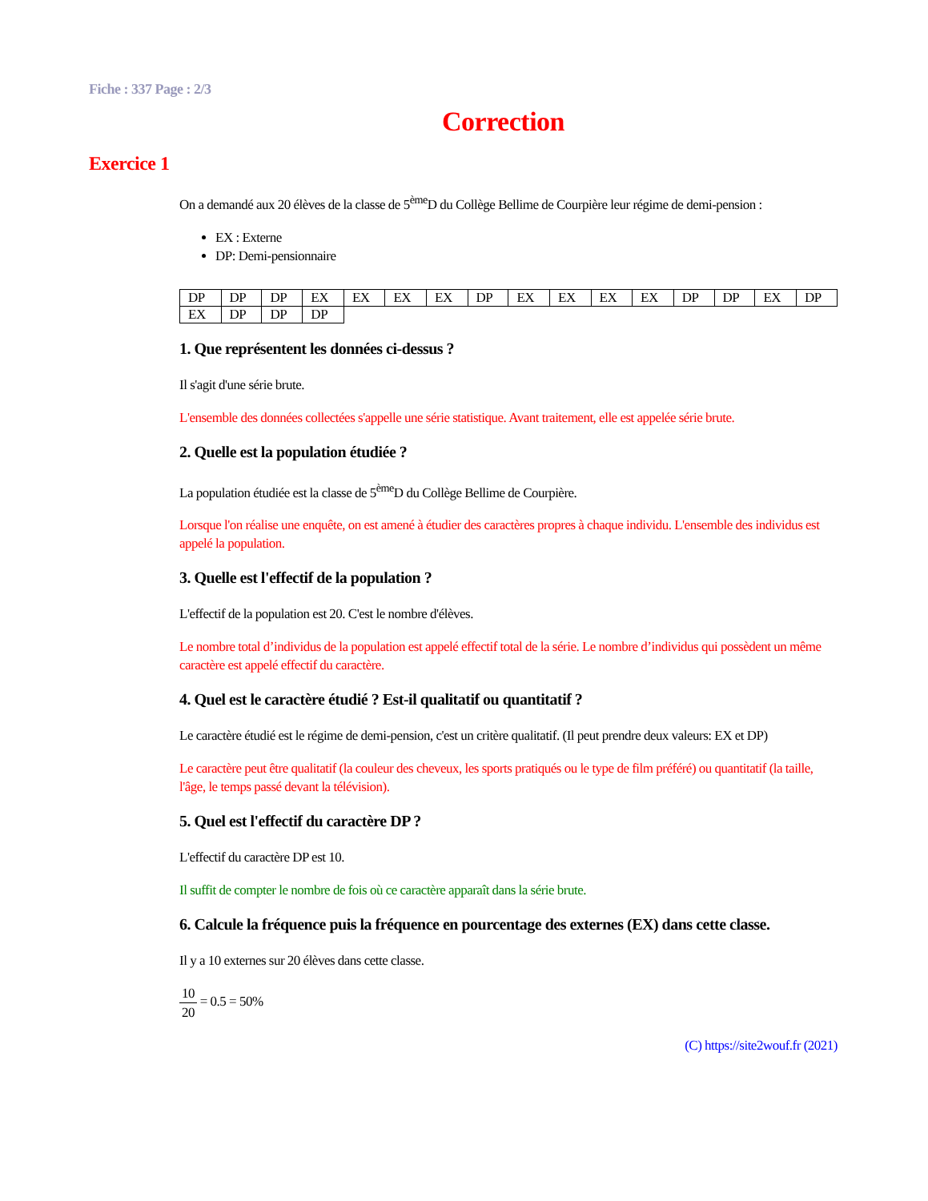Fiche : 337 Page : 2/3
Correction
Exercice 1
On a demandé aux 20 élèves de la classe de 5<sup>ème</sup>D du Collège Bellime de Courpière leur régime de demi-pension :
EX : Externe
DP: Demi-pensionnaire
| DP | DP | DP | EX | EX | EX | EX | DP | EX | EX | EX | EX | DP | DP | EX | DP |
| EX | DP | DP | DP | | | | | | | | | | | | |
1. Que représentent les données ci-dessus ?
Il s'agit d'une série brute.
L'ensemble des données collectées s'appelle une série statistique. Avant traitement, elle est appelée série brute.
2. Quelle est la population étudiée ?
La population étudiée est la classe de 5<sup>ème</sup>D du Collège Bellime de Courpière.
Lorsque l'on réalise une enquête, on est amené à étudier des caractères propres à chaque individu. L'ensemble des individus est appelé la population.
3. Quelle est l'effectif de la population ?
L'effectif de la population est 20. C'est le nombre d'élèves.
Le nombre total d’individus de la population est appelé effectif total de la série. Le nombre d’individus qui possèdent un même caractère est appelé effectif du caractère.
4. Quel est le caractère étudié ? Est-il qualitatif ou quantitatif ?
Le caractère étudié est le régime de demi-pension, c'est un critère qualitatif. (Il peut prendre deux valeurs: EX et DP)
Le caractère peut être qualitatif (la couleur des cheveux, les sports pratiqués ou le type de film préféré) ou quantitatif (la taille, l'âge, le temps passé devant la télévision).
5. Quel est l'effectif du caractère DP ?
L'effectif du caractère DP est 10.
Il suffit de compter le nombre de fois où ce caractère apparaît dans la série brute.
6. Calcule la fréquence puis la fréquence en pourcentage des externes (EX) dans cette classe.
Il y a 10 externes sur 20 élèves dans cette classe.
10 20 = 0.5 = 50%
(C) https://site2wouf.fr (2021)